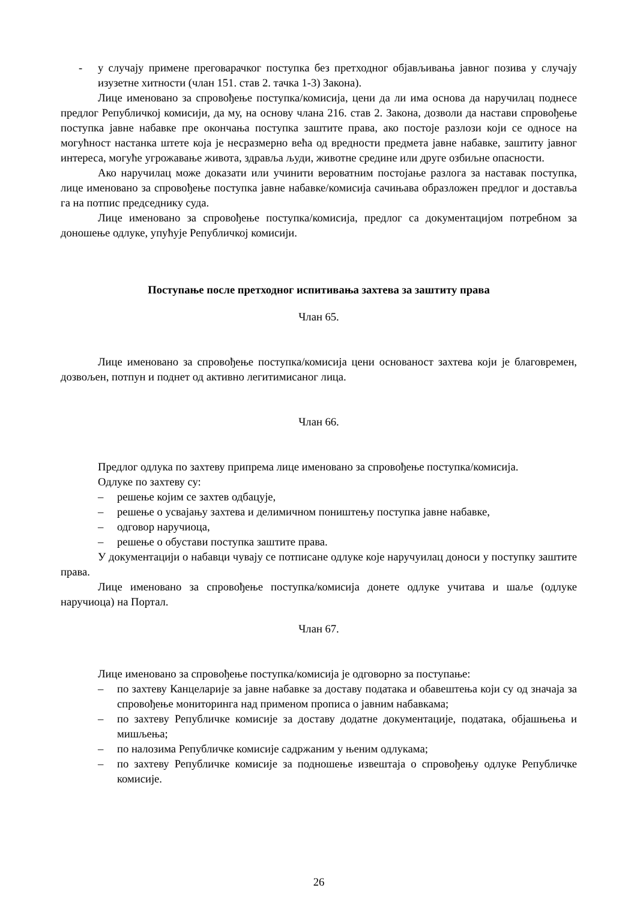- у случају примене преговарачког поступка без претходног објављивања јавног позива у случају изузетне хитности (члан 151. став 2. тачка 1-3) Закона).
Лице именовано за спровођење поступка/комисија, цени да ли има основа да наручилац поднесе предлог Републичкој комисији, да му, на основу члана 216. став 2. Закона, дозволи да настави спровођење поступка јавне набавке пре окончања поступка заштите права, ако постоје разлози који се односе на могућност настанка штете која је несразмерно већа од вредности предмета јавне набавке, заштиту јавног интереса, могуће угрожавање живота, здравља људи, животне средине или друге озбиљне опасности.
Ако наручилац може доказати или учинити вероватним постојање разлога за наставак поступка, лице именовано за спровођење поступка јавне набавке/комисија сачињава образложен предлог и доставља га на потпис председнику суда.
Лице именовано за спровођење поступка/комисија, предлог са документацијом потребном за доношење одлуке, упућује Републичкој комисији.
Поступање после претходног испитивања захтева за заштиту права
Члан 65.
Лице именовано за спровођење поступка/комисија цени основаност захтева који је благовремен, дозвољен, потпун и поднет од активно легитимисаног лица.
Члан 66.
Предлог одлука по захтеву припрема лице именовано за спровођење поступка/комисија.
Одлуке по захтеву су:
– решење којим се захтев одбацује,
– решење о усвајању захтева и делимичном поништењу поступка јавне набавке,
– одговор наручиоца,
– решење о обустави поступка заштите права.
У документацији о набавци чувају се потписане одлуке које наручуилац доноси у поступку заштите права.
Лице именовано за спровођење поступка/комисија донете одлуке учитава и шаље (одлуке наручиоца) на Портал.
Члан 67.
Лице именовано за спровођење поступка/комисија је одговорно за поступање:
– по захтеву Канцеларије за јавне набавке за доставу података и обавештења који су од значаја за спровођење мониторинга над применом прописа о јавним набавкама;
– по захтеву Републичке комисије за доставу додатне документације, података, објашњења и мишљења;
– по налозима Републичке комисије садржаним у њеним одлукама;
– по захтеву Републичке комисије за подношење извештаја о спровођењу одлуке Републичке комисије.
26